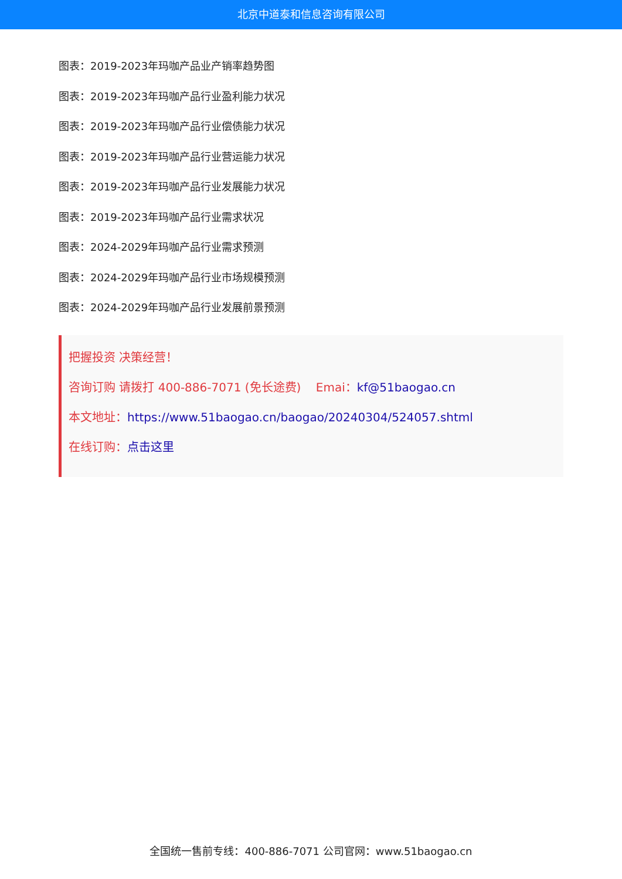北京中道泰和信息咨询有限公司
图表：2019-2023年玛咖产品业产销率趋势图
图表：2019-2023年玛咖产品行业盈利能力状况
图表：2019-2023年玛咖产品行业偿债能力状况
图表：2019-2023年玛咖产品行业营运能力状况
图表：2019-2023年玛咖产品行业发展能力状况
图表：2019-2023年玛咖产品行业需求状况
图表：2024-2029年玛咖产品行业需求预测
图表：2024-2029年玛咖产品行业市场规模预测
图表：2024-2029年玛咖产品行业发展前景预测
把握投资 决策经营！
咨询订购 请拨打 400-886-7071 (免长途费) Emai：kf@51baogao.cn
本文地址：https://www.51baogao.cn/baogao/20240304/524057.shtml
在线订购：点击这里
全国统一售前专线：400-886-7071 公司官网：www.51baogao.cn